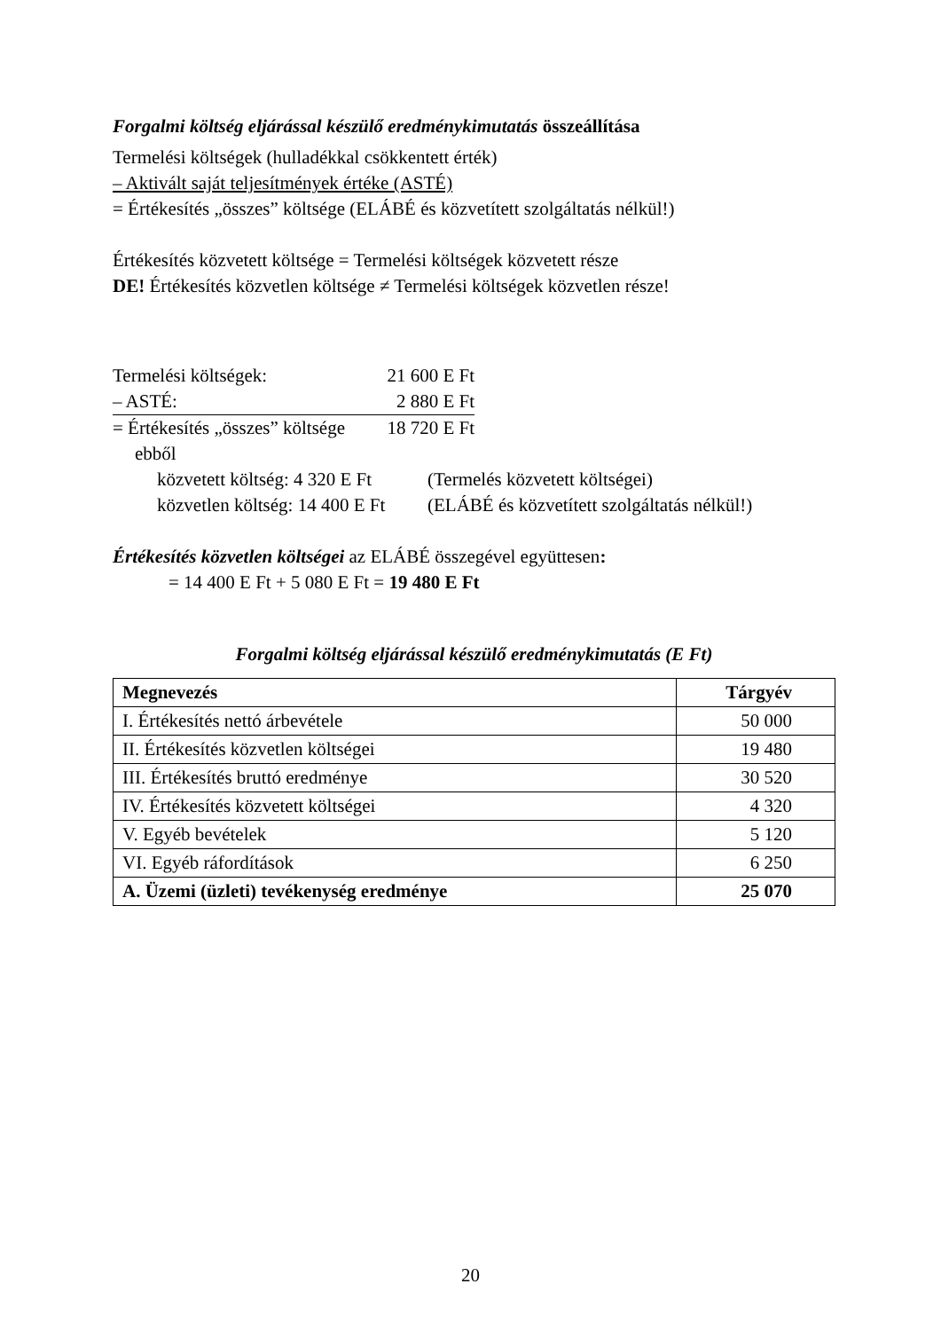Forgalmi költség eljárással készülő eredménykimutatás összeállítása
Termelési költségek (hulladékkal csökkentett érték)
– Aktivált saját teljesítmények értéke (ASTÉ)
= Értékesítés „összes” költsége (ELÁBÉ és közvetített szolgáltatás nélkül!)
Értékesítés közvetett költsége = Termelési költségek közvetett része
DE! Értékesítés közvetlen költsége ≠ Termelési költségek közvetlen része!
Termelési költségek: 21 600 E Ft
– ASTÉ: 2 880 E Ft
= Értékesítés „összes” költsége 18 720 E Ft
ebből
közvetett költség: 4 320 E Ft (Termelés közvetett költségei)
közvetlen költség: 14 400 E Ft (ELÁBÉ és közvetített szolgáltatás nélkül!)
Értékesítés közvetlen költségei az ELÁBÉ összegével együttesen:
= 14 400 E Ft + 5 080 E Ft = 19 480 E Ft
Forgalmi költség eljárással készülő eredménykimutatás (E Ft)
| Megnevezés | Tárgyév |
| --- | --- |
| I. Értékesítés nettó árbevétele | 50 000 |
| II. Értékesítés közvetlen költségei | 19 480 |
| III. Értékesítés bruttó eredménye | 30 520 |
| IV. Értékesítés közvetett költségei | 4 320 |
| V. Egyéb bevételek | 5 120 |
| VI. Egyéb ráfordítások | 6 250 |
| A. Üzemi (üzleti) tevékenység eredménye | 25 070 |
20